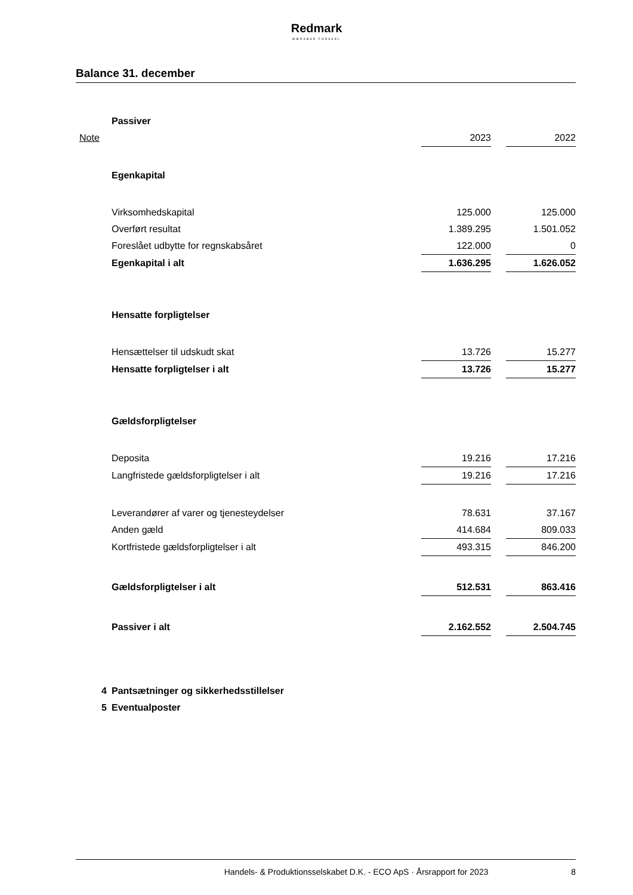Redmark
MÆRKBAR FORSKEL
Balance 31. december
| | Passiver | | | |
| Note | | 2023 | | 2022 |
| | Egenkapital | | | |
| | Virksomhedskapital | 125.000 | | 125.000 |
| | Overført resultat | 1.389.295 | | 1.501.052 |
| | Foreslået udbytte for regnskabsåret | 122.000 | | 0 |
| | Egenkapital i alt | 1.636.295 | | 1.626.052 |
| | Hensatte forpligtelser | | | |
| | Hensættelser til udskudt skat | 13.726 | | 15.277 |
| | Hensatte forpligtelser i alt | 13.726 | | 15.277 |
| | Gældsforpligtelser | | | |
| | Deposita | 19.216 | | 17.216 |
| | Langfristede gældsforpligtelser i alt | 19.216 | | 17.216 |
| | Leverandører af varer og tjenesteydelser | 78.631 | | 37.167 |
| | Anden gæld | 414.684 | | 809.033 |
| | Kortfristede gældsforpligtelser i alt | 493.315 | | 846.200 |
| | Gældsforpligtelser i alt | 512.531 | | 863.416 |
| | Passiver i alt | 2.162.552 | | 2.504.745 |
| 4 | Pantsætninger og sikkerhedsstillelser | | | |
| 5 | Eventualposter | | | |
Handels- & Produktionsselskabet D.K. - ECO ApS · Årsrapport for 2023 8